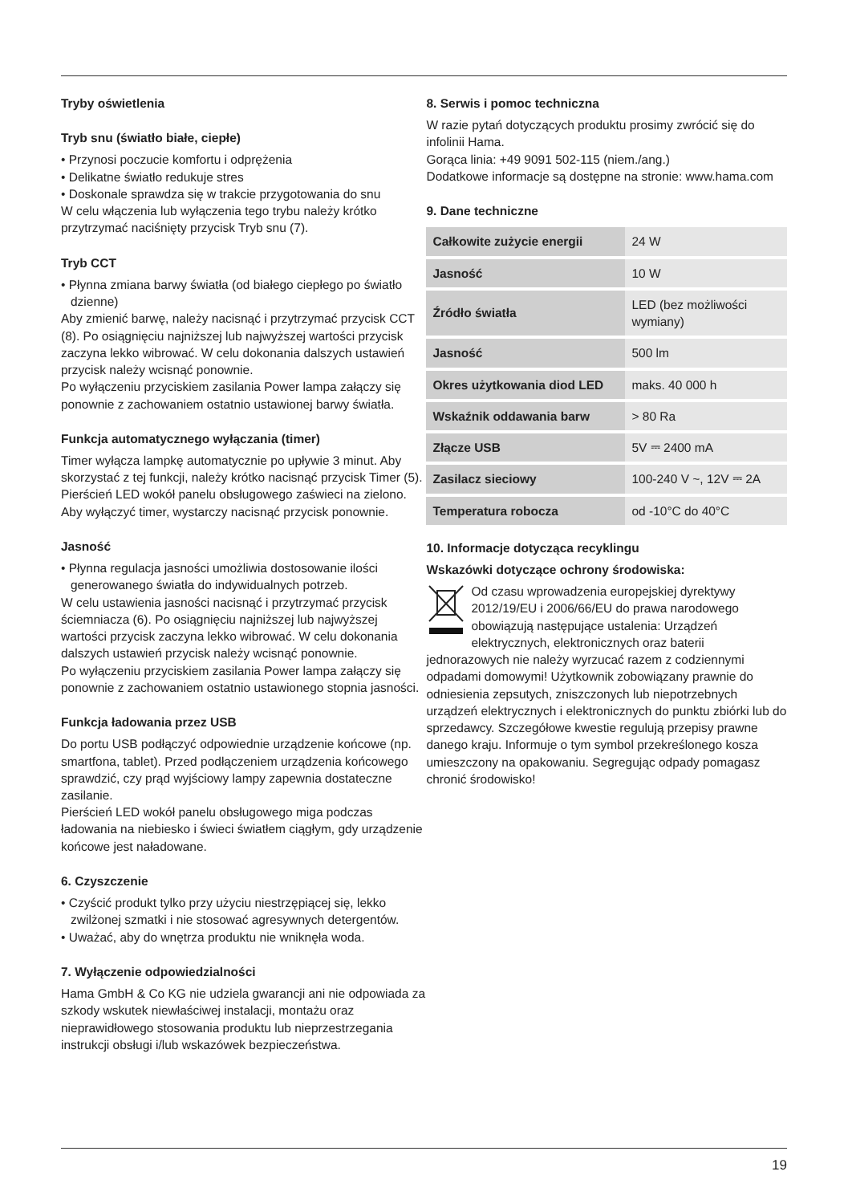Tryby oświetlenia
Tryb snu (światło białe, ciepłe)
• Przynosi poczucie komfortu i odprężenia
• Delikatne światło redukuje stres
• Doskonale sprawdza się w trakcie przygotowania do snu
W celu włączenia lub wyłączenia tego trybu należy krótko przytrzymać naciśnięty przycisk Tryb snu (7).
Tryb CCT
• Płynna zmiana barwy światła (od białego ciepłego po światło dzienne)
Aby zmienić barwę, należy nacisnąć i przytrzymać przycisk CCT (8). Po osiągnięciu najniższej lub najwyższej wartości przycisk zaczyna lekko wibrować. W celu dokonania dalszych ustawień przycisk należy wcisnąć ponownie.
Po wyłączeniu przyciskiem zasilania Power lampa załączy się ponownie z zachowaniem ostatnio ustawionej barwy światła.
Funkcja automatycznego wyłączania (timer)
Timer wyłącza lampkę automatycznie po upływie 3 minut. Aby skorzystać z tej funkcji, należy krótko nacisnąć przycisk Timer (5). Pierścień LED wokół panelu obsługowego zaświeci na zielono. Aby wyłączyć timer, wystarczy nacisnąć przycisk ponownie.
Jasność
• Płynna regulacja jasności umożliwia dostosowanie ilości generowanego światła do indywidualnych potrzeb.
W celu ustawienia jasności nacisnąć i przytrzymać przycisk ściemniacza (6). Po osiągnięciu najniższej lub najwyższej wartości przycisk zaczyna lekko wibrować. W celu dokonania dalszych ustawień przycisk należy wcisnąć ponownie.
Po wyłączeniu przyciskiem zasilania Power lampa załączy się ponownie z zachowaniem ostatnio ustawionego stopnia jasności.
Funkcja ładowania przez USB
Do portu USB podłączyć odpowiednie urządzenie końcowe (np. smartfona, tablet). Przed podłączeniem urządzenia końcowego sprawdzić, czy prąd wyjściowy lampy zapewnia dostateczne zasilanie.
Pierścień LED wokół panelu obsługowego miga podczas ładowania na niebiesko i świeci światłem ciągłym, gdy urządzenie końcowe jest naładowane.
6. Czyszczenie
• Czyścić produkt tylko przy użyciu niestrzępiącej się, lekko zwilżonej szmatki i nie stosować agresywnych detergentów.
• Uważać, aby do wnętrza produktu nie wniknęła woda.
7. Wyłączenie odpowiedzialności
Hama GmbH & Co KG nie udziela gwarancji ani nie odpowiada za szkody wskutek niewłaściwej instalacji, montażu oraz nieprawidłowego stosowania produktu lub nieprzestrzegania instrukcji obsługi i/lub wskazówek bezpieczeństwa.
8. Serwis i pomoc techniczna
W razie pytań dotyczących produktu prosimy zwrócić się do infolinii Hama.
Gorąca linia: +49 9091 502-115 (niem./ang.)
Dodatkowe informacje są dostępne na stronie: www.hama.com
9. Dane techniczne
| Całkowite zużycie energii | 24 W |
| Jasność | 10 W |
| Źródło światła | LED (bez możliwości wymiany) |
| Jasność | 500 lm |
| Okres użytkowania diod LED | maks. 40 000 h |
| Wskaźnik oddawania barw | > 80 Ra |
| Złącze USB | 5V ⎓ 2400 mA |
| Zasilacz sieciowy | 100-240 V ~, 12V ⎓ 2A |
| Temperatura robocza | od -10°C do 40°C |
10. Informacje dotycząca recyklingu
Wskazówki dotyczące ochrony środowiska:
Od czasu wprowadzenia europejskiej dyrektywy 2012/19/EU i 2006/66/EU do prawa narodowego obowiązują następujące ustalenia: Urządzeń elektrycznych, elektronicznych oraz baterii jednorazowych nie należy wyrzucać razem z codziennymi odpadami domowymi! Użytkownik zobowiązany prawnie do odniesienia zepsutych, zniszczonych lub niepotrzebnych urządzeń elektrycznych i elektronicznych do punktu zbiórki lub do sprzedawcy. Szczegółowe kwestie regulują przepisy prawne danego kraju. Informuje o tym symbol przekreślonego kosza umieszczony na opakowaniu. Segregując odpady pomagasz chronić środowisko!
19